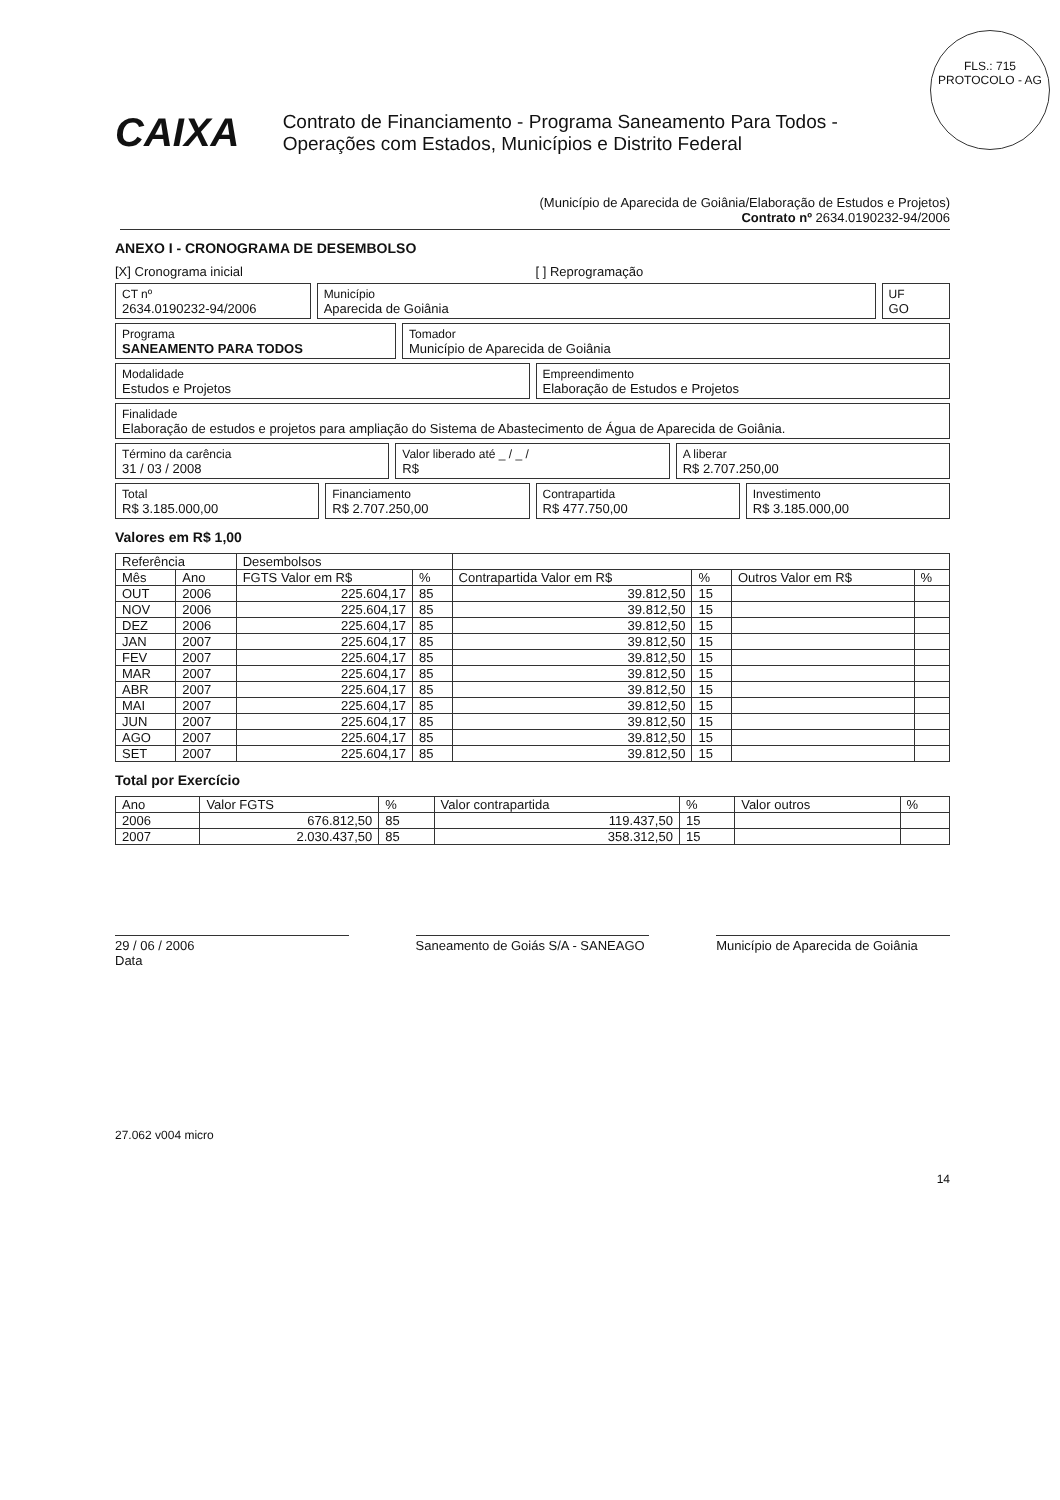FLS.: 715
PROTOCOLO - AG
CAIXA
Contrato de Financiamento - Programa Saneamento Para Todos - Operações com Estados, Municípios e Distrito Federal
(Município de Aparecida de Goiânia/Elaboração de Estudos e Projetos)
Contrato nº 2634.0190232-94/2006
ANEXO I - CRONOGRAMA DE DESEMBOLSO
[X] Cronograma inicial [ ] Reprogramação
CT nº
2634.0190232-94/2006
Município
Aparecida de Goiânia
UF
GO
Programa
SANEAMENTO PARA TODOS
Tomador
Município de Aparecida de Goiânia
Modalidade
Estudos e Projetos
Empreendimento
Elaboração de Estudos e Projetos
Finalidade
Elaboração de estudos e projetos para ampliação do Sistema de Abastecimento de Água de Aparecida de Goiânia.
Término da carência
31 / 03 / 2008
Valor liberado até _ / _ /
R$
A liberar
R$ 2.707.250,00
Total
R$ 3.185.000,00
Financiamento
R$ 2.707.250,00
Contrapartida
R$ 477.750,00
Investimento
R$ 3.185.000,00
Valores em R$ 1,00
| Referência | | Desembolsos | | | | | |
| --- | --- | --- | --- | --- | --- | --- | --- |
| Mês | Ano | FGTS Valor em R$ | % | Contrapartida Valor em R$ | % | Outros Valor em R$ | % |
| OUT | 2006 | 225.604,17 | 85 | 39.812,50 | 15 | | |
| NOV | 2006 | 225.604,17 | 85 | 39.812,50 | 15 | | |
| DEZ | 2006 | 225.604,17 | 85 | 39.812,50 | 15 | | |
| JAN | 2007 | 225.604,17 | 85 | 39.812,50 | 15 | | |
| FEV | 2007 | 225.604,17 | 85 | 39.812,50 | 15 | | |
| MAR | 2007 | 225.604,17 | 85 | 39.812,50 | 15 | | |
| ABR | 2007 | 225.604,17 | 85 | 39.812,50 | 15 | | |
| MAI | 2007 | 225.604,17 | 85 | 39.812,50 | 15 | | |
| JUN | 2007 | 225.604,17 | 85 | 39.812,50 | 15 | | |
| AGO | 2007 | 225.604,17 | 85 | 39.812,50 | 15 | | |
| SET | 2007 | 225.604,17 | 85 | 39.812,50 | 15 | | |
Total por Exercício
| Ano | Valor FGTS | % | Valor contrapartida | % | Valor outros | % |
| --- | --- | --- | --- | --- | --- | --- |
| 2006 | 676.812,50 | 85 | 119.437,50 | 15 | | |
| 2007 | 2.030.437,50 | 85 | 358.312,50 | 15 | | |
29 / 06 / 2006
Data
Saneamento de Goiás S/A - SANEAGO
Município de Aparecida de Goiânia
27.062 v004 micro
14